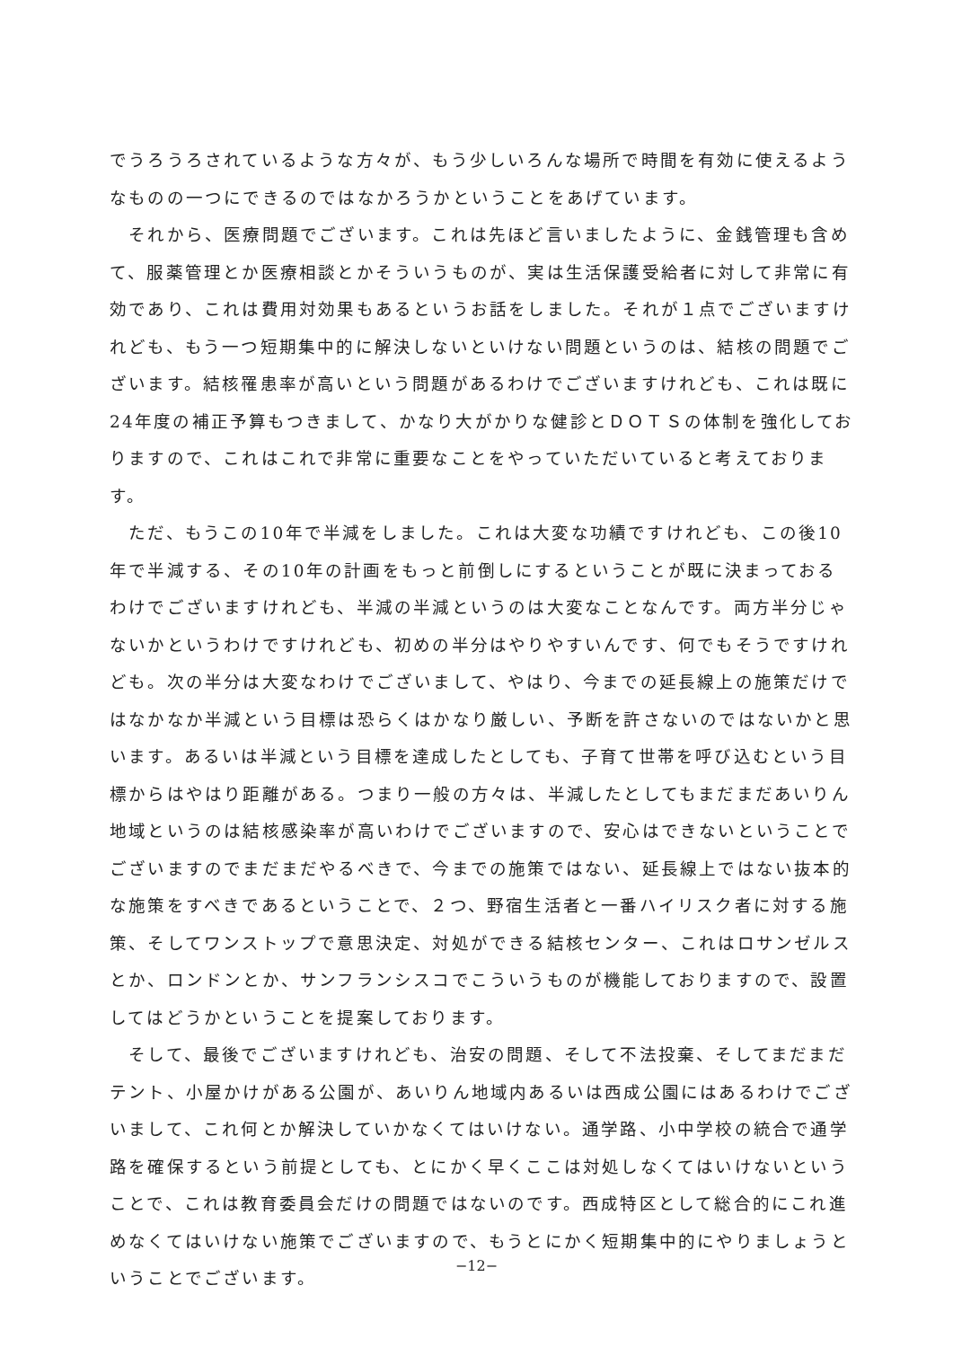でうろうろされているような方々が、もう少しいろんな場所で時間を有効に使えるようなものの一つにできるのではなかろうかということをあげています。
　それから、医療問題でございます。これは先ほど言いましたように、金銭管理も含めて、服薬管理とか医療相談とかそういうものが、実は生活保護受給者に対して非常に有効であり、これは費用対効果もあるというお話をしました。それが１点でございますけれども、もう一つ短期集中的に解決しないといけない問題というのは、結核の問題でございます。結核罹患率が高いという問題があるわけでございますけれども、これは既に24年度の補正予算もつきまして、かなり大がかりな健診とＤＯＴＳの体制を強化しておりますので、これはこれで非常に重要なことをやっていただいていると考えております。
　ただ、もうこの10年で半減をしました。これは大変な功績ですけれども、この後10年で半減する、その10年の計画をもっと前倒しにするということが既に決まっておるわけでございますけれども、半減の半減というのは大変なことなんです。両方半分じゃないかというわけですけれども、初めの半分はやりやすいんです、何でもそうですけれども。次の半分は大変なわけでございまして、やはり、今までの延長線上の施策だけではなかなか半減という目標は恐らくはかなり厳しい、予断を許さないのではないかと思います。あるいは半減という目標を達成したとしても、子育て世帯を呼び込むという目標からはやはり距離がある。つまり一般の方々は、半減したとしてもまだまだあいりん地域というのは結核感染率が高いわけでございますので、安心はできないということでございますのでまだまだやるべきで、今までの施策ではない、延長線上ではない抜本的な施策をすべきであるということで、２つ、野宿生活者と一番ハイリスク者に対する施策、そしてワンストップで意思決定、対処ができる結核センター、これはロサンゼルスとか、ロンドンとか、サンフランシスコでこういうものが機能しておりますので、設置してはどうかということを提案しております。
　そして、最後でございますけれども、治安の問題、そして不法投棄、そしてまだまだテント、小屋かけがある公園が、あいりん地域内あるいは西成公園にはあるわけでございまして、これ何とか解決していかなくてはいけない。通学路、小中学校の統合で通学路を確保するという前提としても、とにかく早くここは対処しなくてはいけないということで、これは教育委員会だけの問題ではないのです。西成特区として総合的にこれ進めなくてはいけない施策でございますので、もうとにかく短期集中的にやりましょうということでございます。
−12−